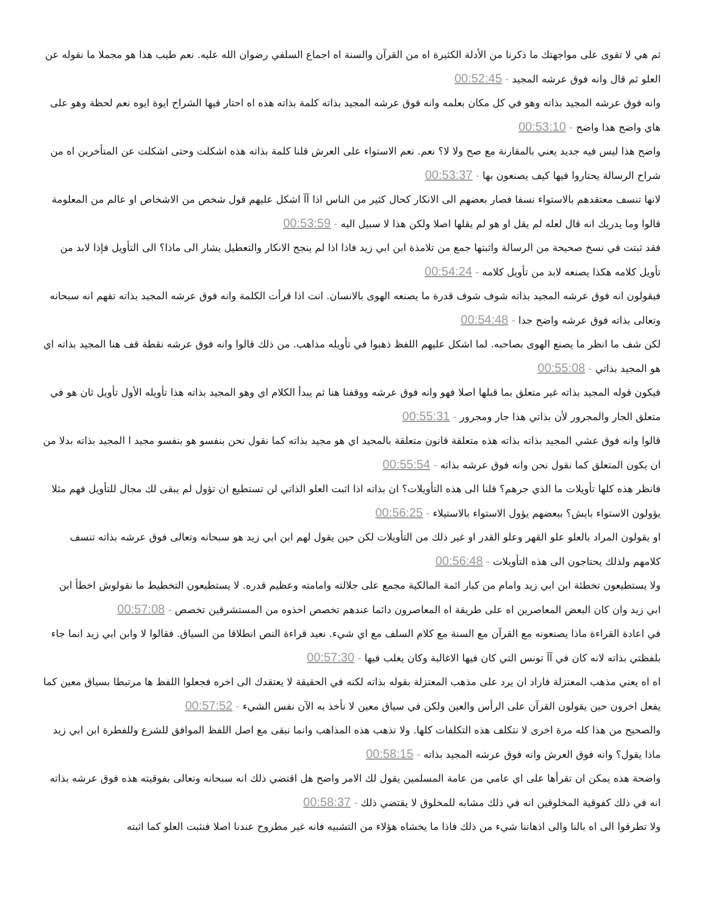ثم هي لا تقوى على مواجهتك ما ذكرنا من الأدلة الكثيرة اه من القرآن والسنة اه اجماع السلفي رضوان الله عليه. نعم طيب هذا هو مجملا ما نقوله عن العلو ثم قال وانه فوق عرشه المجيد - 00:52:45
وانه فوق عرشه المجيد بذاته وهو في كل مكان بعلمه وانه فوق عرشه المجيد بذاته كلمة بذاته هذه اه احتار فيها الشراح ايوة ايوه نعم لحظة وهو على هاي واضح هذا واضح - 00:53:10
واضح هذا ليس فيه جديد يعني بالمقارنة مع صح ولا لا؟ نعم. نعم الاستواء على العرش قلنا كلمة بذاته هذه اشكلت وحتى اشكلت عن المتأخرين اه من شراح الرسالة يحتاروا فيها كيف يصنعون بها - 00:53:37
لانها تنسف معتقدهم بالاستواء نسفا فصار بعضهم الى الانكار كحال كثير من الناس اذا آآ اشكل عليهم قول شخص من الاشخاص او عالم من المعلومة قالوا وما يدريك انه قال لعله لم يقل او هو لم يقلها اصلا ولكن هذا لا سبيل اليه - 00:53:59
فقد ثبتت في نسخ صحيحة من الرسالة واثبتها جمع من تلامذة ابن ابي زيد فاذا اذا لم ينجح الانكار والتعطيل يشار الى ماذا؟ الى التأويل فإذا لابد من تأويل كلامه هكذا يصنعه لابد من تأويل كلامه - 00:54:24
فيقولون انه فوق عرشه المجيد بذاته شوف شوف قدرة ما يصنعه الهوى بالانسان. انت اذا قرأت الكلمة وانه فوق عرشه المجيد بذاته تفهم انه سبحانه وتعالى بذاته فوق عرشه واضح جدا - 00:54:48
لكن شف ما انظر ما يصنع الهوى بصاحبه. لما اشكل عليهم اللفظ ذهبوا في تأويله مذاهب. من ذلك قالوا وانه فوق عرشه نقطة قف هنا المجيد بذاته اي هو المجيد بذاتي - 00:55:08
فيكون قوله المجيد بذاته غير متعلق بما قبلها اصلا فهو وانه فوق عرشه ووقفنا هنا ثم يبدأ الكلام اي وهو المجيد بذاته هذا تأويله الأول تأويل ثان هو في متعلق الجار والمجرور لأن بذاتي هذا جار ومجرور - 00:55:31
قالوا وانه فوق عشي المجيد بذاته بذاته هذه متعلقة قانون متعلقة بالمجيد اي هو مجيد بذاته كما نقول نحن بنفسو هو بنفسو مجيد ا المجيد بذاته بدلا من ان يكون المتعلق كما نقول نحن وانه فوق عرشه بذاته - 00:55:54
فانظر هذه كلها تأويلات ما الذي جرهم؟ قلنا الى هذه التأويلات؟ ان بذاته اذا اثبت العلو الذاتي لن تستطيع ان تؤول لم يبقى لك مجال للتأويل فهم مثلا يؤولون الاستواء بايش؟ ببعضهم يؤول الاستواء بالاستيلاء - 00:56:25
او يقولون المراد بالعلو علو القهر وعلو القدر او غير ذلك من التأويلات لكن حين يقول لهم ابن ابي زيد هو سبحانه وتعالى فوق عرشه بذاته تنسف كلامهم ولذلك يحتاجون الى هذه التأويلات - 00:56:48
ولا يستطيعون تخطئة ابن ابي زيد وامام من كبار ائمة المالكية مجمع على جلالته وامامته وعظيم قدره. لا يستطيعون التخطيط ما نقولوش اخطأ ابن ابي زيد وان كان البعض المعاصرين اه على طريقة اه المعاصرون دائما عندهم تخصص اخذوه من المستشرقين تخصص - 00:57:08
في اعادة القراءة ماذا يصنعونه مع القرآن مع السنة مع كلام السلف مع اي شيء. نعيد قراءة النص انطلاقا من السياق. فقالوا لا وابن ابي زيد انما جاء بلفظتي بذاته لانه كان في آآ تونس التي كان فيها الاغالبة وكان يغلب فيها - 00:57:30
اه اه يعني مذهب المعتزلة فاراد ان يرد على مذهب المعتزلة بقوله بذاته لكنه في الحقيقة لا يعتقدك الى اخره فجعلوا اللفظ ها مرتبطا بسياق معين كما يفعل اخرون حين يقولون القرآن على الرأس والعين ولكن في سياق معين لا نأخذ به الآن نفس الشيء - 00:57:52
والصحيح من هذا كله مرة اخرى لا نتكلف هذه التكلفات كلها. ولا نذهب هذه المذاهب وانما نبقى مع اصل اللفظ الموافق للشرع وللفطرة ابن ابي زيد ماذا يقول؟ وانه فوق العرش وانه فوق عرشه المجيد بذاته - 00:58:15
واضحة هذه يمكن ان تقرأها على اي عامي من عامة المسلمين يقول لك الامر واضح هل اقتضي ذلك انه سبحانه وتعالى بفوقيته هذه فوق عرشه بذاته انه في ذلك كفوقية المخلوقين انه في ذلك مشابه للمخلوق لا يقتضي ذلك - 00:58:37
ولا تطرقوا الى اه بالنا والى اذهاننا شيء من ذلك فاذا ما يخشاه هؤلاء من التشبيه فانه غير مطروح عندنا اصلا فنثبت العلو كما اثبته